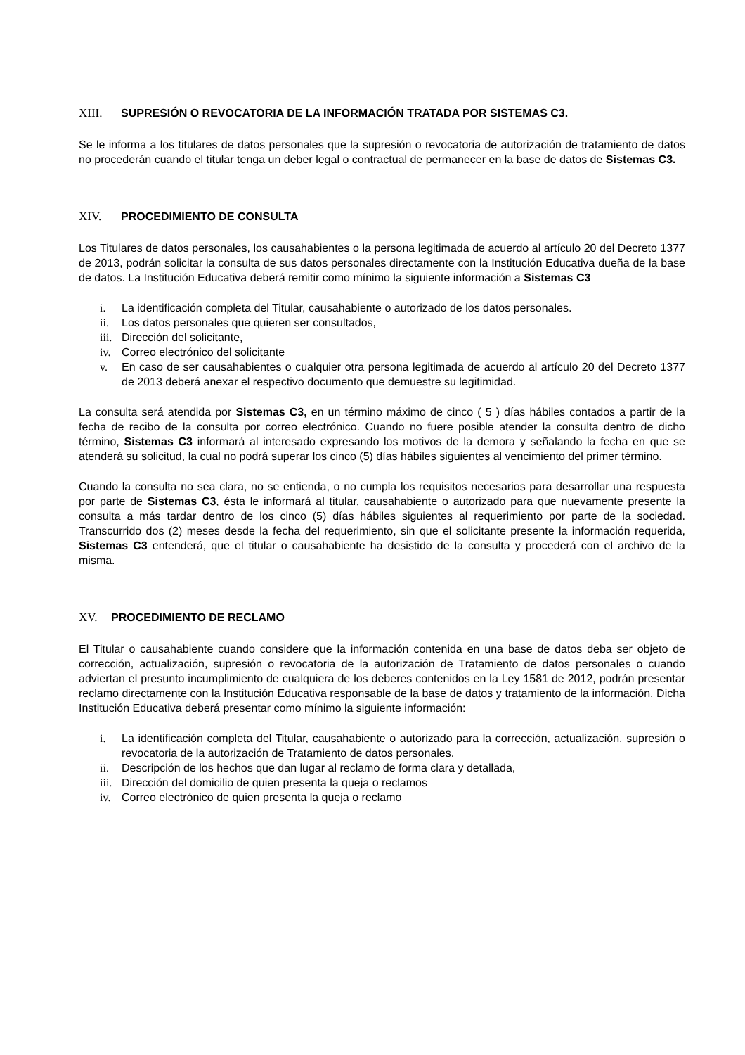XIII. SUPRESIÓN O REVOCATORIA DE LA INFORMACIÓN TRATADA POR SISTEMAS C3.
Se le informa a los titulares de datos personales que la supresión o revocatoria de autorización de tratamiento de datos no procederán cuando el titular tenga un deber legal o contractual de permanecer en la base de datos de Sistemas C3.
XIV. PROCEDIMIENTO DE CONSULTA
Los Titulares de datos personales, los causahabientes o la persona legitimada de acuerdo al artículo 20 del Decreto 1377 de 2013, podrán solicitar la consulta de sus datos personales directamente con la Institución Educativa dueña de la base de datos. La Institución Educativa deberá remitir como mínimo la siguiente información a Sistemas C3
i. La identificación completa del Titular, causahabiente o autorizado de los datos personales.
ii. Los datos personales que quieren ser consultados,
iii. Dirección del solicitante,
iv. Correo electrónico del solicitante
v. En caso de ser causahabientes o cualquier otra persona legitimada de acuerdo al artículo 20 del Decreto 1377 de 2013 deberá anexar el respectivo documento que demuestre su legitimidad.
La consulta será atendida por Sistemas C3, en un término máximo de cinco ( 5 ) días hábiles contados a partir de la fecha de recibo de la consulta por correo electrónico. Cuando no fuere posible atender la consulta dentro de dicho término, Sistemas C3 informará al interesado expresando los motivos de la demora y señalando la fecha en que se atenderá su solicitud, la cual no podrá superar los cinco (5) días hábiles siguientes al vencimiento del primer término.
Cuando la consulta no sea clara, no se entienda, o no cumpla los requisitos necesarios para desarrollar una respuesta por parte de Sistemas C3, ésta le informará al titular, causahabiente o autorizado para que nuevamente presente la consulta a más tardar dentro de los cinco (5) días hábiles siguientes al requerimiento por parte de la sociedad. Transcurrido dos (2) meses desde la fecha del requerimiento, sin que el solicitante presente la información requerida, Sistemas C3 entenderá, que el titular o causahabiente ha desistido de la consulta y procederá con el archivo de la misma.
XV. PROCEDIMIENTO DE RECLAMO
El Titular o causahabiente cuando considere que la información contenida en una base de datos deba ser objeto de corrección, actualización, supresión o revocatoria de la autorización de Tratamiento de datos personales o cuando adviertan el presunto incumplimiento de cualquiera de los deberes contenidos en la Ley 1581 de 2012, podrán presentar reclamo directamente con la Institución Educativa responsable de la base de datos y tratamiento de la información. Dicha Institución Educativa deberá presentar como mínimo la siguiente información:
i. La identificación completa del Titular, causahabiente o autorizado para la corrección, actualización, supresión o revocatoria de la autorización de Tratamiento de datos personales.
ii. Descripción de los hechos que dan lugar al reclamo de forma clara y detallada,
iii. Dirección del domicilio de quien presenta la queja o reclamos
iv. Correo electrónico de quien presenta la queja o reclamo